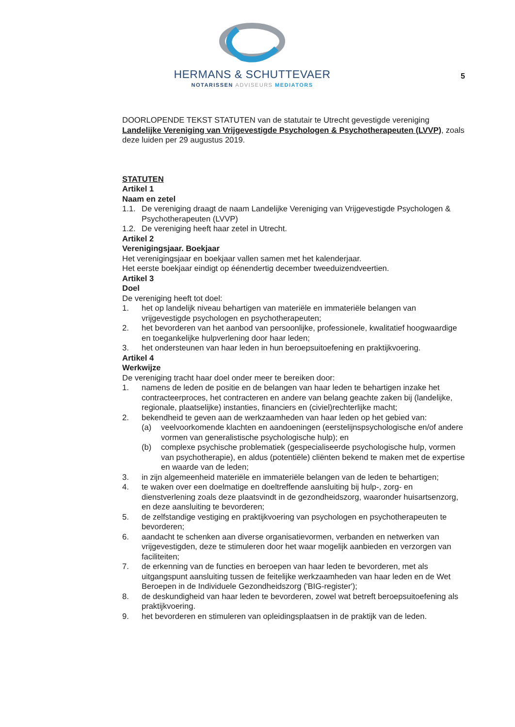HERMANS & SCHUTTEVAER
NOTARISSEN ADVISEURS MEDIATORS
5
DOORLOPENDE TEKST STATUTEN van de statutair te Utrecht gevestigde vereniging Landelijke Vereniging van Vrijgevestigde Psychologen & Psychotherapeuten (LVVP), zoals deze luiden per 29 augustus 2019.
STATUTEN
Artikel 1
Naam en zetel
1.1. De vereniging draagt de naam Landelijke Vereniging van Vrijgevestigde Psychologen & Psychotherapeuten (LVVP)
1.2. De vereniging heeft haar zetel in Utrecht.
Artikel 2
Verenigingsjaar. Boekjaar
Het verenigingsjaar en boekjaar vallen samen met het kalenderjaar.
Het eerste boekjaar eindigt op éénendertig december tweeduizendveertien.
Artikel 3
Doel
De vereniging heeft tot doel:
1. het op landelijk niveau behartigen van materiële en immateriële belangen van vrijgevestigde psychologen en psychotherapeuten;
2. het bevorderen van het aanbod van persoonlijke, professionele, kwalitatief hoogwaardige en toegankelijke hulpverlening door haar leden;
3. het ondersteunen van haar leden in hun beroepsuitoefening en praktijkvoering.
Artikel 4
Werkwijze
De vereniging tracht haar doel onder meer te bereiken door:
1. namens de leden de positie en de belangen van haar leden te behartigen inzake het contracteerproces, het contracteren en andere van belang geachte zaken bij (landelijke, regionale, plaatselijke) instanties, financiers en (civiel)rechterlijke macht;
2. bekendheid te geven aan de werkzaamheden van haar leden op het gebied van:
(a) veelvoorkomende klachten en aandoeningen (eerstelijnspsychologische en/of andere vormen van generalistische psychologische hulp); en
(b) complexe psychische problematiek (gespecialiseerde psychologische hulp, vormen van psychotherapie), en aldus (potentiële) cliënten bekend te maken met de expertise en waarde van de leden;
3. in zijn algemeenheid materiële en immateriële belangen van de leden te behartigen;
4. te waken over een doelmatige en doeltreffende aansluiting bij hulp-, zorg- en dienstverlening zoals deze plaatsvindt in de gezondheidszorg, waaronder huisartsenzorg, en deze aansluiting te bevorderen;
5. de zelfstandige vestiging en praktijkvoering van psychologen en psychotherapeuten te bevorderen;
6. aandacht te schenken aan diverse organisatievormen, verbanden en netwerken van vrijgevestigden, deze te stimuleren door het waar mogelijk aanbieden en verzorgen van faciliteiten;
7. de erkenning van de functies en beroepen van haar leden te bevorderen, met als uitgangspunt aansluiting tussen de feitelijke werkzaamheden van haar leden en de Wet Beroepen in de Individuele Gezondheidszorg ('BIG-register');
8. de deskundigheid van haar leden te bevorderen, zowel wat betreft beroepsuitoefening als praktijkvoering.
9. het bevorderen en stimuleren van opleidingsplaatsen in de praktijk van de leden.